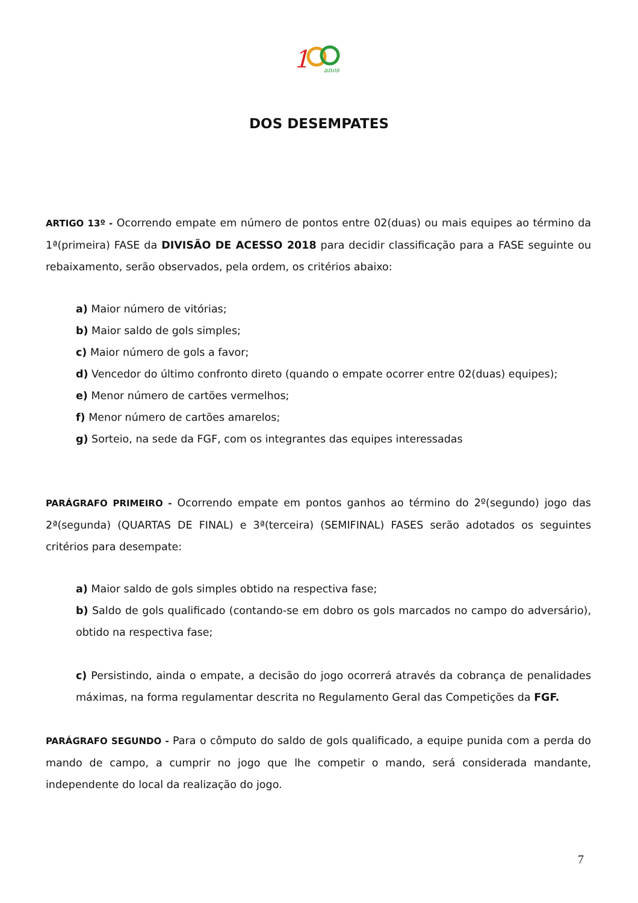1
anos
DOS DESEMPATES
ARTIGO 13º - Ocorrendo empate em número de pontos entre 02(duas) ou mais equipes ao término da 1ª(primeira) FASE da DIVISÃO DE ACESSO 2018 para decidir classificação para a FASE seguinte ou rebaixamento, serão observados, pela ordem, os critérios abaixo:
a) Maior número de vitórias;
b) Maior saldo de gols simples;
c) Maior número de gols a favor;
d) Vencedor do último confronto direto (quando o empate ocorrer entre 02(duas) equipes);
e) Menor número de cartões vermelhos;
f) Menor número de cartões amarelos;
g) Sorteio, na sede da FGF, com os integrantes das equipes interessadas
PARÁGRAFO PRIMEIRO - Ocorrendo empate em pontos ganhos ao término do 2º(segundo) jogo das 2ª(segunda) (QUARTAS DE FINAL) e 3ª(terceira) (SEMIFINAL) FASES serão adotados os seguintes critérios para desempate:
a) Maior saldo de gols simples obtido na respectiva fase;
b) Saldo de gols qualificado (contando-se em dobro os gols marcados no campo do adversário), obtido na respectiva fase;
c) Persistindo, ainda o empate, a decisão do jogo ocorrerá através da cobrança de penalidades máximas, na forma regulamentar descrita no Regulamento Geral das Competições da FGF.
PARÁGRAFO SEGUNDO - Para o cômputo do saldo de gols qualificado, a equipe punida com a perda do mando de campo, a cumprir no jogo que lhe competir o mando, será considerada mandante, independente do local da realização do jogo.
7